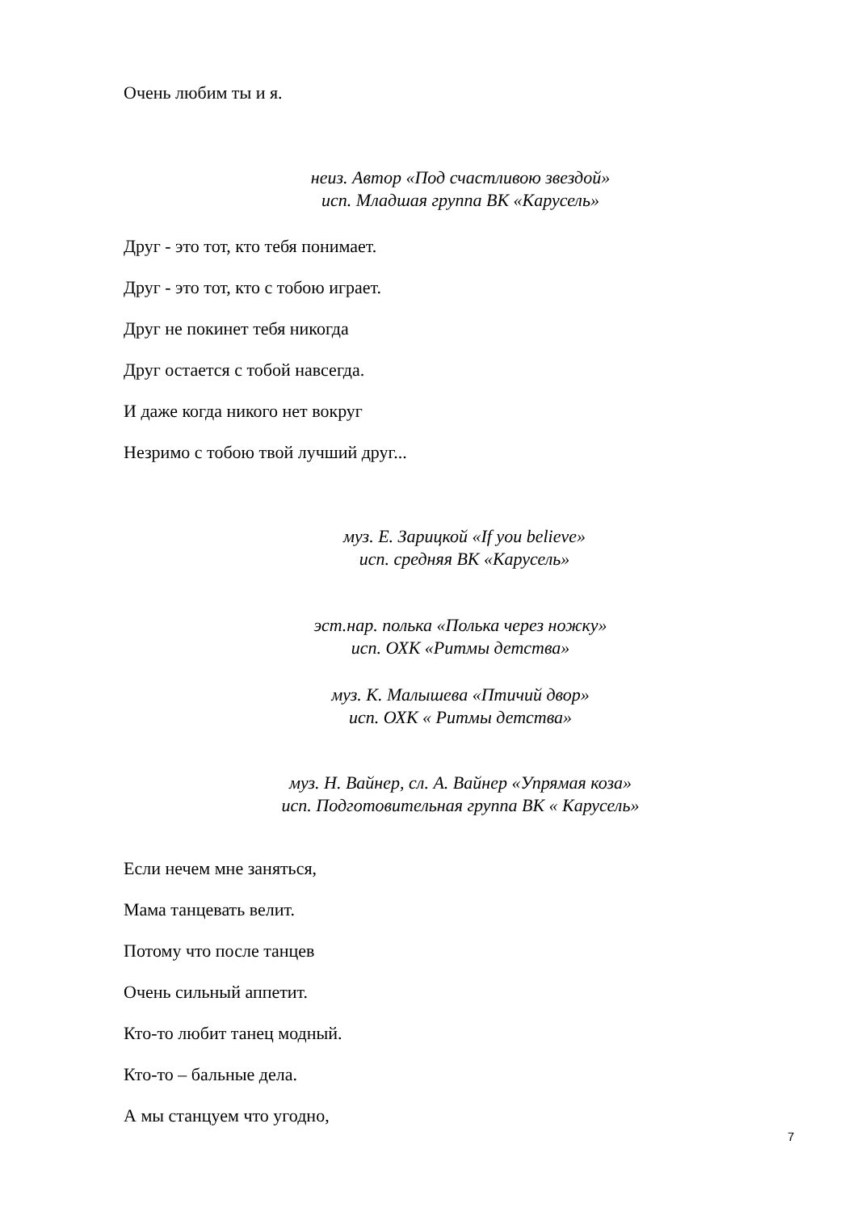Очень любим ты и я.
неиз. Автор «Под счастливою звездой»
исп. Младшая группа ВК «Карусель»
Друг - это тот, кто тебя понимает.
Друг - это тот, кто с тобою играет.
Друг не покинет тебя никогда
Друг остается с тобой навсегда.
И даже когда никого нет вокруг
Незримо с тобою твой лучший друг...
муз. Е. Зарицкой «If you believe»
исп. средняя ВК «Карусель»
эст.нар. полька «Полька через ножку»
исп. ОХК «Ритмы детства»
муз. К. Малышева «Птичий двор»
исп. ОХК « Ритмы детства»
муз. Н. Вайнер, сл. А. Вайнер «Упрямая коза»
исп. Подготовительная группа ВК « Карусель»
Если нечем мне заняться,
Мама танцевать велит.
Потому что после танцев
Очень сильный аппетит.
Кто-то любит танец модный.
Кто-то – бальные дела.
А мы станцуем что угодно,
7